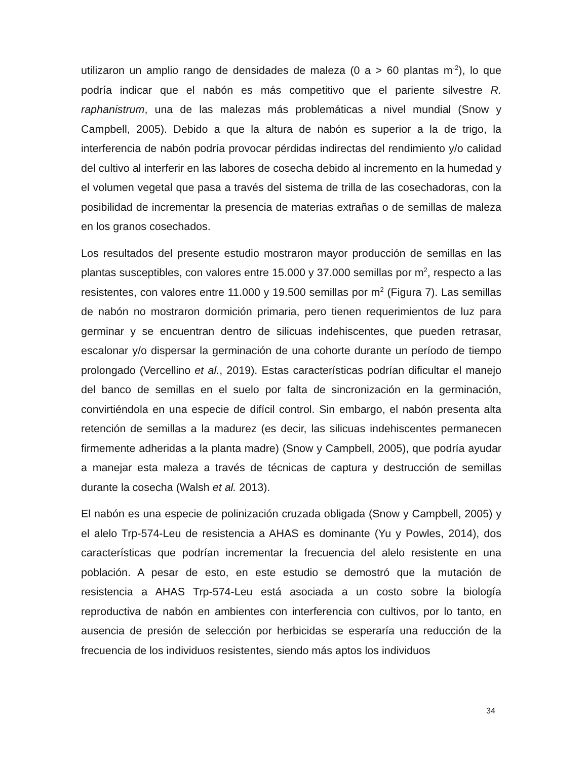utilizaron un amplio rango de densidades de maleza (0 a > 60 plantas m<sup>-2</sup>), lo que podría indicar que el nabón es más competitivo que el pariente silvestre R. raphanistrum, una de las malezas más problemáticas a nivel mundial (Snow y Campbell, 2005). Debido a que la altura de nabón es superior a la de trigo, la interferencia de nabón podría provocar pérdidas indirectas del rendimiento y/o calidad del cultivo al interferir en las labores de cosecha debido al incremento en la humedad y el volumen vegetal que pasa a través del sistema de trilla de las cosechadoras, con la posibilidad de incrementar la presencia de materias extrañas o de semillas de maleza en los granos cosechados.
Los resultados del presente estudio mostraron mayor producción de semillas en las plantas susceptibles, con valores entre 15.000 y 37.000 semillas por m<sup>2</sup>, respecto a las resistentes, con valores entre 11.000 y 19.500 semillas por m<sup>2</sup> (Figura 7). Las semillas de nabón no mostraron dormición primaria, pero tienen requerimientos de luz para germinar y se encuentran dentro de silicuas indehiscentes, que pueden retrasar, escalonar y/o dispersar la germinación de una cohorte durante un período de tiempo prolongado (Vercellino et al., 2019). Estas características podrían dificultar el manejo del banco de semillas en el suelo por falta de sincronización en la germinación, convirtiéndola en una especie de difícil control. Sin embargo, el nabón presenta alta retención de semillas a la madurez (es decir, las silicuas indehiscentes permanecen firmemente adheridas a la planta madre) (Snow y Campbell, 2005), que podría ayudar a manejar esta maleza a través de técnicas de captura y destrucción de semillas durante la cosecha (Walsh et al. 2013).
El nabón es una especie de polinización cruzada obligada (Snow y Campbell, 2005) y el alelo Trp-574-Leu de resistencia a AHAS es dominante (Yu y Powles, 2014), dos características que podrían incrementar la frecuencia del alelo resistente en una población. A pesar de esto, en este estudio se demostró que la mutación de resistencia a AHAS Trp-574-Leu está asociada a un costo sobre la biología reproductiva de nabón en ambientes con interferencia con cultivos, por lo tanto, en ausencia de presión de selección por herbicidas se esperaría una reducción de la frecuencia de los individuos resistentes, siendo más aptos los individuos
34